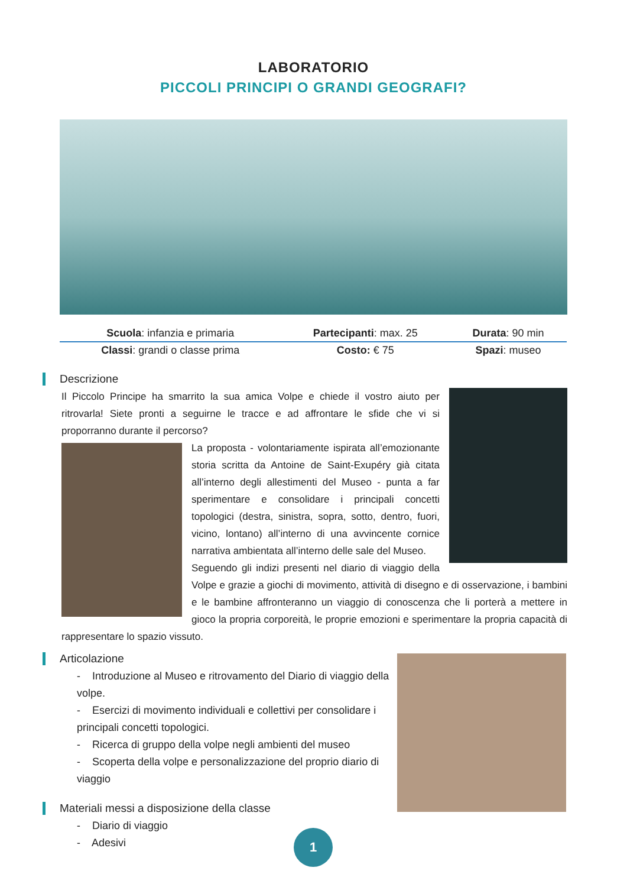LABORATORIO
PICCOLI PRINCIPI O GRANDI GEOGRAFI?
| Scuola : infanzia e primaria | Partecipanti : max. 25 | Durata : 90 min |
| Classi : grandi o classe prima | Costo: € 75 | Spazi : museo |
Descrizione
Il Piccolo Principe ha smarrito la sua amica Volpe e chiede il vostro aiuto per ritrovarla! Siete pronti a seguirne le tracce e ad affrontare le sfide che vi si proporranno durante il percorso?
La proposta - volontariamente ispirata all’emozionante storia scritta da Antoine de Saint-Exupéry già citata all’interno degli allestimenti del Museo - punta a far sperimentare e consolidare i principali concetti topologici (destra, sinistra, sopra, sotto, dentro, fuori, vicino, lontano) all’interno di una avvincente cornice narrativa ambientata all’interno delle sale del Museo.
Seguendo gli indizi presenti nel diario di viaggio della Volpe e grazie a giochi di movimento, attività di disegno e di osservazione, i bambini e le bambine affronteranno un viaggio di conoscenza che li porterà a mettere in gioco la propria corporeità, le proprie emozioni e sperimentare la propria capacità di rappresentare lo spazio vissuto.
Articolazione
- Introduzione al Museo e ritrovamento del Diario di viaggio della volpe.
- Esercizi di movimento individuali e collettivi per consolidare i principali concetti topologici.
- Ricerca di gruppo della volpe negli ambienti del museo
- Scoperta della volpe e personalizzazione del proprio diario di viaggio
Materiali messi a disposizione della classe
- Diario di viaggio
- Adesivi
1